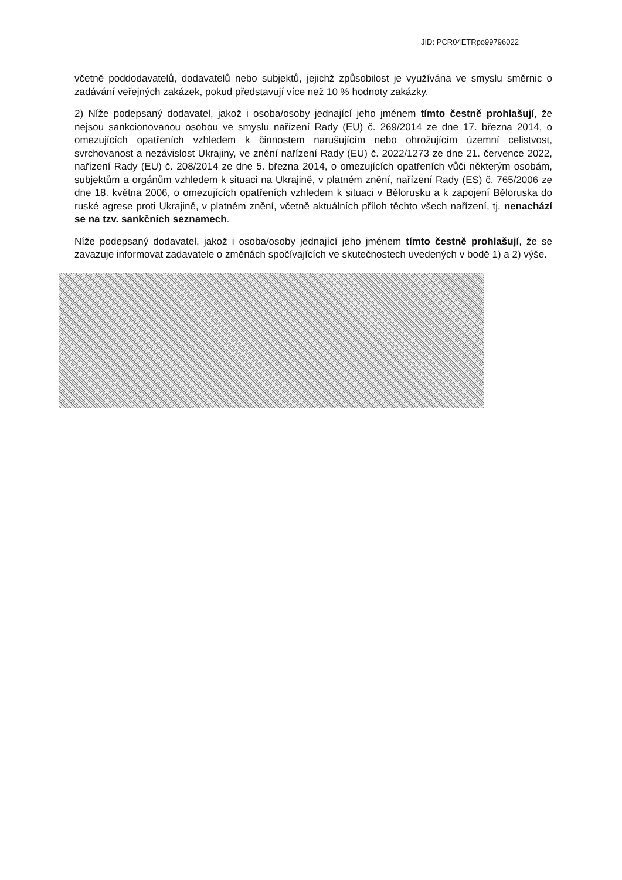JID: PCR04ETRpo99796022
včetně poddodavatelů, dodavatelů nebo subjektů, jejichž způsobilost je využívána ve smyslu směrnic o zadávání veřejných zakázek, pokud představují více než 10 % hodnoty zakázky.
2) Níže podepsaný dodavatel, jakož i osoba/osoby jednající jeho jménem tímto čestně prohlašují, že nejsou sankcionovanou osobou ve smyslu nařízení Rady (EU) č. 269/2014 ze dne 17. března 2014, o omezujících opatřeních vzhledem k činnostem narušujícím nebo ohrožujícím územní celistvost, svrchovanost a nezávislost Ukrajiny, ve znění nařízení Rady (EU) č. 2022/1273 ze dne 21. července 2022, nařízení Rady (EU) č. 208/2014 ze dne 5. března 2014, o omezujících opatřeních vůči některým osobám, subjektům a orgánům vzhledem k situaci na Ukrajině, v platném znění, nařízení Rady (ES) č. 765/2006 ze dne 18. května 2006, o omezujících opatřeních vzhledem k situaci v Bělorusku a k zapojení Běloruska do ruské agrese proti Ukrajině, v platném znění, včetně aktuálních příloh těchto všech nařízení, tj. nenachází se na tzv. sankčních seznamech.
Níže podepsaný dodavatel, jakož i osoba/osoby jednající jeho jménem tímto čestně prohlašují, že se zavazuje informovat zadavatele o změnách spočívajících ve skutečnostech uvedených v bodě 1) a 2) výše.